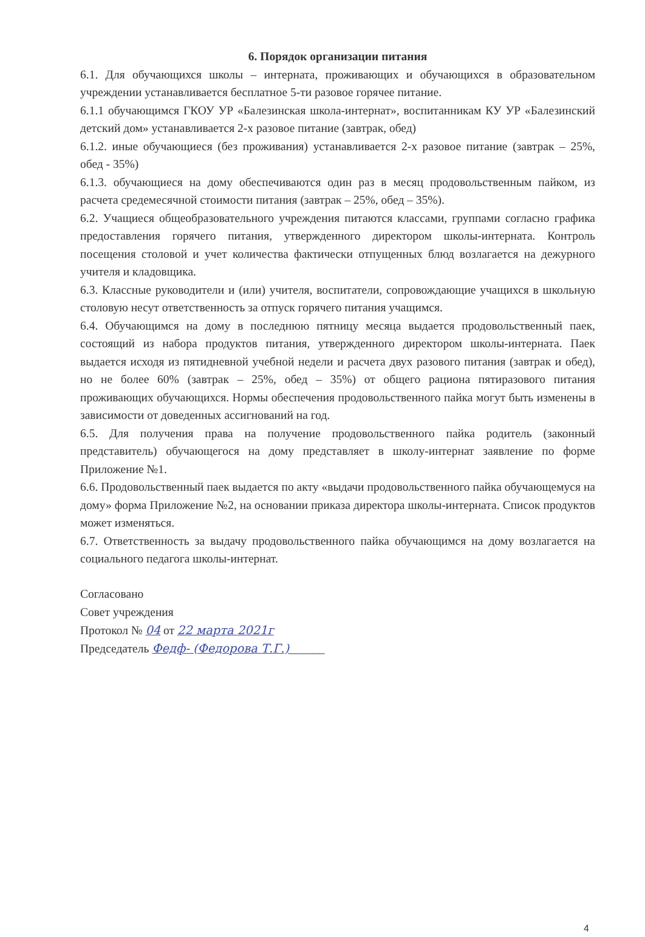6. Порядок организации питания
6.1. Для обучающихся школы – интерната, проживающих и обучающихся в образовательном учреждении устанавливается бесплатное 5-ти разовое горячее питание.
6.1.1 обучающимся ГКОУ УР «Балезинская школа-интернат», воспитанникам КУ УР «Балезинский детский дом» устанавливается 2-х разовое питание (завтрак, обед)
6.1.2. иные обучающиеся (без проживания) устанавливается 2-х разовое питание (завтрак – 25%, обед - 35%)
6.1.3. обучающиеся на дому обеспечиваются один раз в месяц продовольственным пайком, из расчета средемесячной стоимости питания (завтрак – 25%, обед – 35%).
6.2. Учащиеся общеобразовательного учреждения питаются классами, группами согласно графика предоставления горячего питания, утвержденного директором школы-интерната. Контроль посещения столовой и учет количества фактически отпущенных блюд возлагается на дежурного учителя и кладовщика.
6.3. Классные руководители и (или) учителя, воспитатели, сопровождающие учащихся в школьную столовую несут ответственность за отпуск горячего питания учащимся.
6.4. Обучающимся на дому в последнюю пятницу месяца выдается продовольственный паек, состоящий из набора продуктов питания, утвержденного директором школы-интерната. Паек выдается исходя из пятидневной учебной недели и расчета двух разового питания (завтрак и обед), но не более 60% (завтрак – 25%, обед – 35%) от общего рациона пятиразового питания проживающих обучающихся. Нормы обеспечения продовольственного пайка могут быть изменены в зависимости от доведенных ассигнований на год.
6.5. Для получения права на получение продовольственного пайка родитель (законный представитель) обучающегося на дому представляет в школу-интернат заявление по форме Приложение №1.
6.6. Продовольственный паек выдается по акту «выдачи продовольственного пайка обучающемуся на дому» форма Приложение №2, на основании приказа директора школы-интерната. Список продуктов может изменяться.
6.7. Ответственность за выдачу продовольственного пайка обучающимся на дому возлагается на социального педагога школы-интернат.
Согласовано
Совет учреждения
Протокол № 04 от 22 марта 2021г
Председатель Федф- (Федорова Т.Г.)______
4